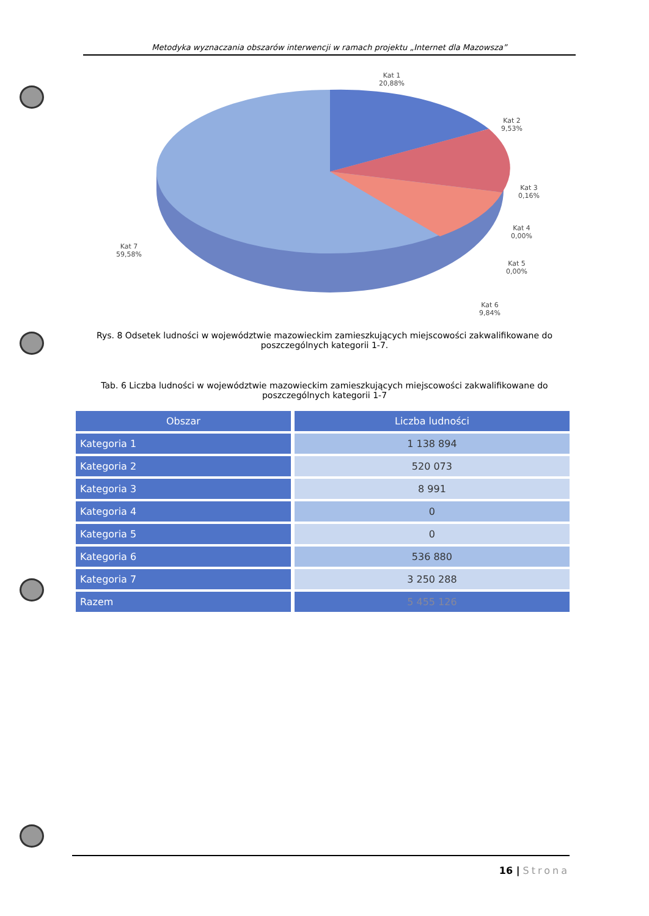Metodyka wyznaczania obszarów interwencji w ramach projektu „Internet dla Mazowsza”
Kat 1
20,88%
Kat 2
9,53%
Kat 3
0,16%
Kat 4
0,00%
Kat 5
0,00%
Kat 6
9,84%
Kat 7
59,58%
Rys. 8 Odsetek ludności w województwie mazowieckim zamieszkujących miejscowości zakwalifikowane do poszczególnych kategorii 1-7.
Tab. 6 Liczba ludności w województwie mazowieckim zamieszkujących miejscowości zakwalifikowane do poszczególnych kategorii 1-7
| Obszar | Liczba ludności |
| --- | --- |
| Kategoria 1 | 1 138 894 |
| Kategoria 2 | 520 073 |
| Kategoria 3 | 8 991 |
| Kategoria 4 | 0 |
| Kategoria 5 | 0 |
| Kategoria 6 | 536 880 |
| Kategoria 7 | 3 250 288 |
| Razem | 5 455 126 |
16 | Strona